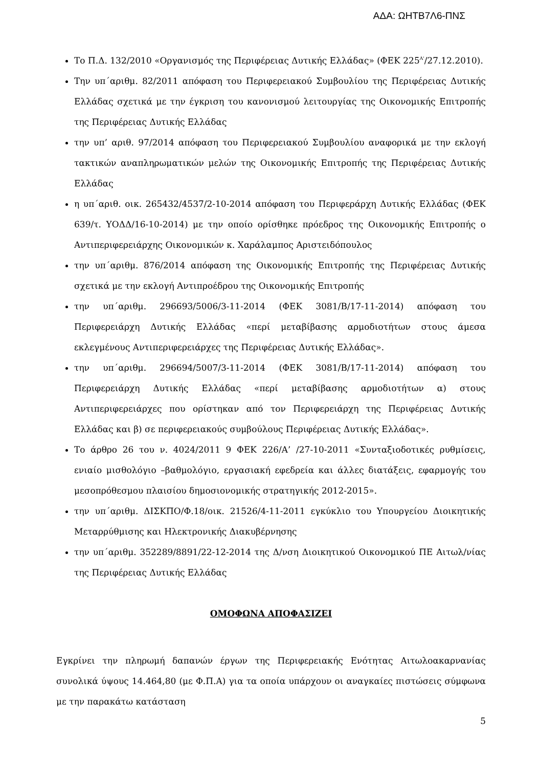ΑΔΑ: ΩΗΤΒ7Λ6-ΠΝΣ
Το Π.Δ. 132/2010 «Οργανισμός της Περιφέρειας Δυτικής Ελλάδας» (ΦΕΚ 225<sup>Α'</sup>/27.12.2010).
Την υπ΄αριθμ. 82/2011 απόφαση του Περιφερειακού Συμβουλίου της Περιφέρειας Δυτικής Ελλάδας σχετικά με την έγκριση του κανονισμού λειτουργίας της Οικονομικής Επιτροπής της Περιφέρειας Δυτικής Ελλάδας
την υπ’ αριθ. 97/2014 απόφαση του Περιφερειακού Συμβουλίου αναφορικά με την εκλογή τακτικών αναπληρωματικών μελών της Οικονομικής Επιτροπής της Περιφέρειας Δυτικής Ελλάδας
η υπ΄αριθ. οικ. 265432/4537/2-10-2014 απόφαση του Περιφεράρχη Δυτικής Ελλάδας (ΦΕΚ 639/τ. ΥΟΔΔ/16-10-2014) με την οποίο ορίσθηκε πρόεδρος της Οικονομικής Επιτροπής ο Αντιπεριφερειάρχης Οικονομικών κ. Χαράλαμπος Αριστειδόπουλος
την υπ΄αριθμ. 876/2014 απόφαση της Οικονομικής Επιτροπής της Περιφέρειας Δυτικής σχετικά με την εκλογή Αντιπροέδρου της Οικονομικής Επιτροπής
την υπ΄αριθμ. 296693/5006/3-11-2014 (ΦΕΚ 3081/Β/17-11-2014) απόφαση του Περιφερειάρχη Δυτικής Ελλάδας «περί μεταβίβασης αρμοδιοτήτων στους άμεσα εκλεγμένους Αντιπεριφερειάρχες της Περιφέρειας Δυτικής Ελλάδας».
την υπ΄αριθμ. 296694/5007/3-11-2014 (ΦΕΚ 3081/Β/17-11-2014) απόφαση του Περιφερειάρχη Δυτικής Ελλάδας «περί μεταβίβασης αρμοδιοτήτων α) στους Αντιπεριφερειάρχες που ορίστηκαν από τον Περιφερειάρχη της Περιφέρειας Δυτικής Ελλάδας και β) σε περιφερειακούς συμβούλους Περιφέρειας Δυτικής Ελλάδας».
Το άρθρο 26 του ν. 4024/2011 9 ΦΕΚ 226/Α’ /27-10-2011 «Συνταξιοδοτικές ρυθμίσεις, ενιαίο μισθολόγιο –βαθμολόγιο, εργασιακή εφεδρεία και άλλες διατάξεις, εφαρμογής του μεσοπρόθεσμου πλαισίου δημοσιονομικής στρατηγικής 2012-2015».
την υπ΄αριθμ. ΔΙΣΚΠΟ/Φ.18/οικ. 21526/4-11-2011 εγκύκλιο του Υπουργείου Διοικητικής Μεταρρύθμισης και Ηλεκτρονικής Διακυβέρνησης
την υπ΄αριθμ. 352289/8891/22-12-2014 της Δ/νση Διοικητικού Οικονομικού ΠΕ Αιτωλ/νίας της Περιφέρειας Δυτικής Ελλάδας
ΟΜΟΦΩΝΑ ΑΠΟΦΑΣΙΖΕΙ
Εγκρίνει την πληρωμή δαπανών έργων της Περιφερειακής Ενότητας Αιτωλοακαρνανίας συνολικά ύψους 14.464,80 (με Φ.Π.Α) για τα οποία υπάρχουν οι αναγκαίες πιστώσεις σύμφωνα με την παρακάτω κατάσταση
5